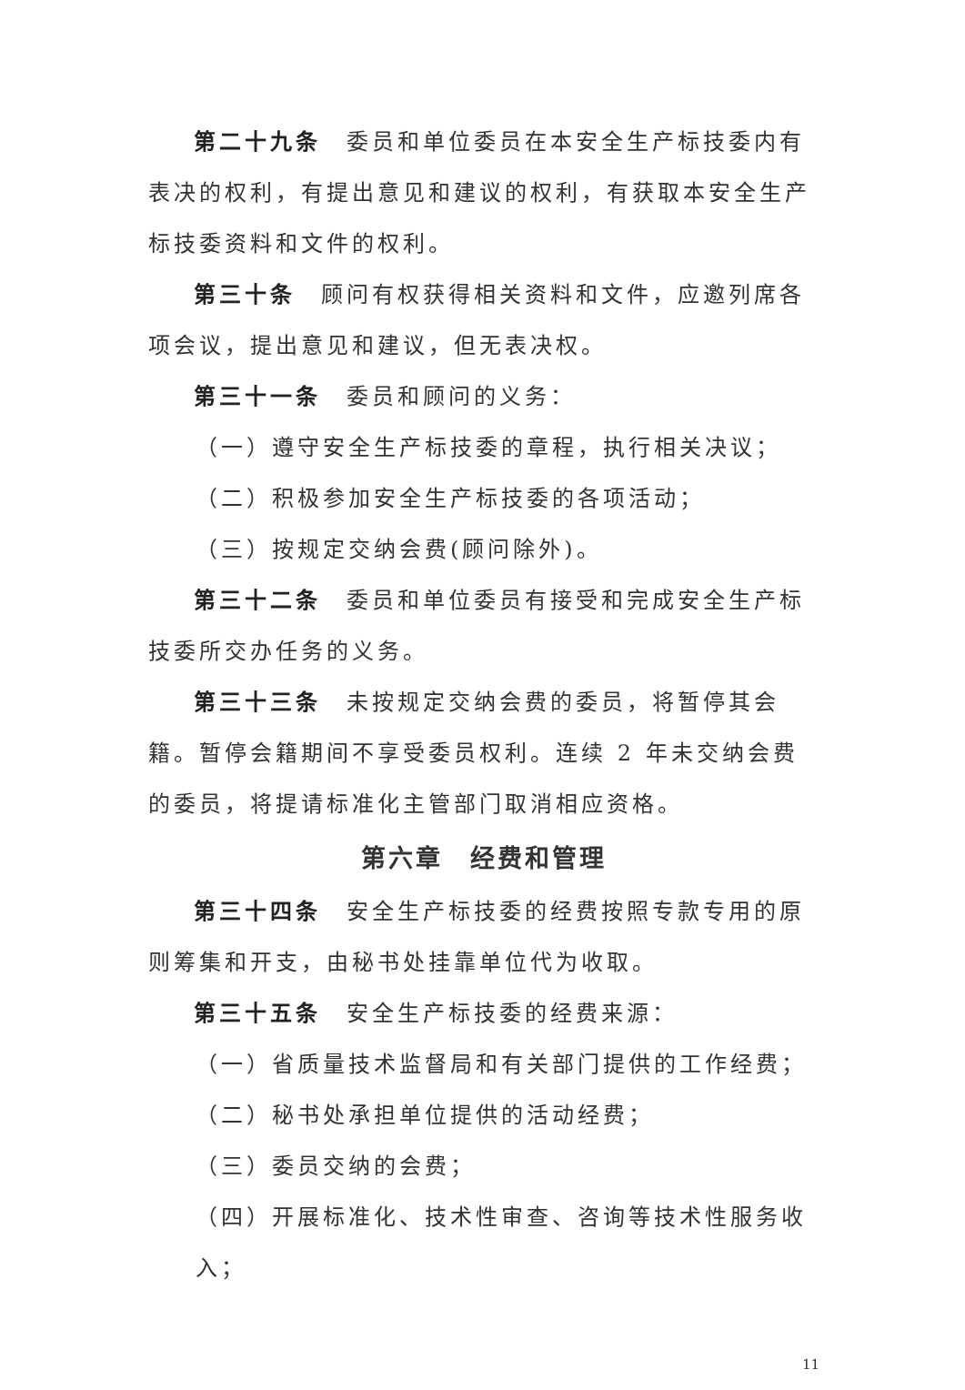第二十九条　委员和单位委员在本安全生产标技委内有表决的权利，有提出意见和建议的权利，有获取本安全生产标技委资料和文件的权利。
第三十条　顾问有权获得相关资料和文件，应邀列席各项会议，提出意见和建议，但无表决权。
第三十一条　委员和顾问的义务：
（一）遵守安全生产标技委的章程，执行相关决议；
（二）积极参加安全生产标技委的各项活动；
（三）按规定交纳会费(顾问除外)。
第三十二条　委员和单位委员有接受和完成安全生产标技委所交办任务的义务。
第三十三条　未按规定交纳会费的委员，将暂停其会籍。暂停会籍期间不享受委员权利。连续 2 年未交纳会费的委员，将提请标准化主管部门取消相应资格。
第六章　经费和管理
第三十四条　安全生产标技委的经费按照专款专用的原则筹集和开支，由秘书处挂靠单位代为收取。
第三十五条　安全生产标技委的经费来源：
（一）省质量技术监督局和有关部门提供的工作经费；
（二）秘书处承担单位提供的活动经费；
（三）委员交纳的会费；
（四）开展标准化、技术性审查、咨询等技术性服务收入；
11